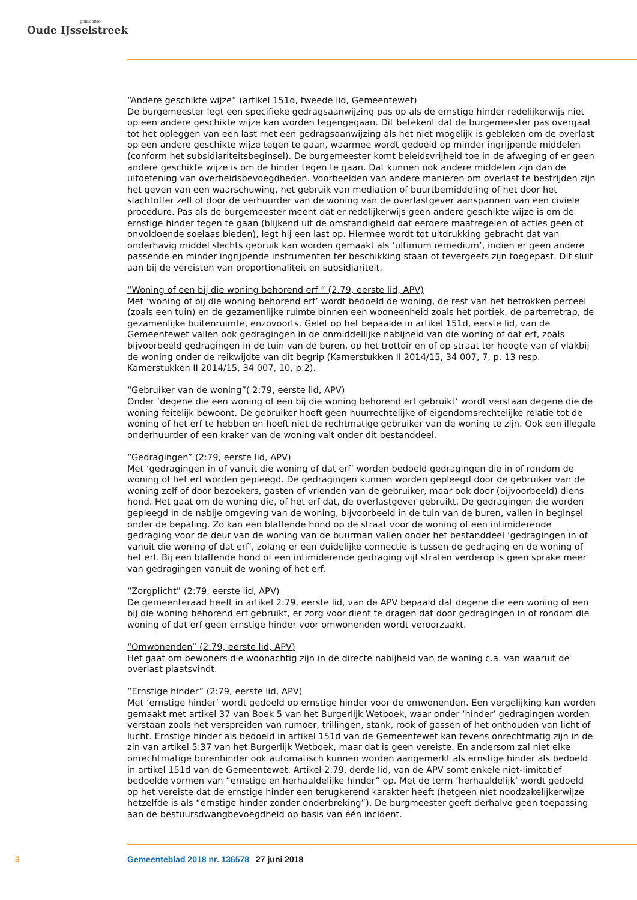gemeente
Oude IJsselstreek
“Andere geschikte wijze” (artikel 151d, tweede lid, Gemeentewet)
De burgemeester legt een specifieke gedragsaanwijzing pas op als de ernstige hinder redelijkerwijs niet op een andere geschikte wijze kan worden tegengegaan. Dit betekent dat de burgemeester pas overgaat tot het opleggen van een last met een gedragsaanwijzing als het niet mogelijk is gebleken om de overlast op een andere geschikte wijze tegen te gaan, waarmee wordt gedoeld op minder ingrijpende middelen (conform het subsidiariteitsbeginsel). De burgemeester komt beleidsvrijheid toe in de afweging of er geen andere geschikte wijze is om de hinder tegen te gaan. Dat kunnen ook andere middelen zijn dan de uitoefening van overheidsbevoegdheden. Voorbeelden van andere manieren om overlast te bestrijden zijn het geven van een waarschuwing, het gebruik van mediation of buurtbemiddeling of het door het slachtoffer zelf of door de verhuurder van de woning van de overlastgever aanspannen van een civiele procedure. Pas als de burgemeester meent dat er redelijkerwijs geen andere geschikte wijze is om de ernstige hinder tegen te gaan (blijkend uit de omstandigheid dat eerdere maatregelen of acties geen of onvoldoende soelaas bieden), legt hij een last op. Hiermee wordt tot uitdrukking gebracht dat van onderhavig middel slechts gebruik kan worden gemaakt als ‘ultimum remedium’, indien er geen andere passende en minder ingrijpende instrumenten ter beschikking staan of tevergeefs zijn toegepast. Dit sluit aan bij de vereisten van proportionaliteit en subsidiariteit.
“Woning of een bij die woning behorend erf ” (2.79, eerste lid, APV)
Met ‘woning of bij die woning behorend erf’ wordt bedoeld de woning, de rest van het betrokken perceel (zoals een tuin) en de gezamenlijke ruimte binnen een wooneenheid zoals het portiek, de parterretrap, de gezamenlijke buitenruimte, enzovoorts. Gelet op het bepaalde in artikel 151d, eerste lid, van de Gemeentewet vallen ook gedragingen in de onmiddellijke nabijheid van die woning of dat erf, zoals bijvoorbeeld gedragingen in de tuin van de buren, op het trottoir en of op straat ter hoogte van of vlakbij de woning onder de reikwijdte van dit begrip (Kamerstukken II 2014/15, 34 007, 7, p. 13 resp. Kamerstukken II 2014/15, 34 007, 10, p.2).
“Gebruiker van de woning”( 2:79, eerste lid, APV)
Onder ‘degene die een woning of een bij die woning behorend erf gebruikt’ wordt verstaan degene die de woning feitelijk bewoont. De gebruiker hoeft geen huurrechtelijke of eigendomsrechtelijke relatie tot de woning of het erf te hebben en hoeft niet de rechtmatige gebruiker van de woning te zijn. Ook een illegale onderhuurder of een kraker van de woning valt onder dit bestanddeel.
“Gedragingen” (2:79, eerste lid, APV)
Met ‘gedragingen in of vanuit die woning of dat erf’ worden bedoeld gedragingen die in of rondom de woning of het erf worden gepleegd. De gedragingen kunnen worden gepleegd door de gebruiker van de woning zelf of door bezoekers, gasten of vrienden van de gebruiker, maar ook door (bijvoorbeeld) diens hond. Het gaat om de woning die, of het erf dat, de overlastgever gebruikt. De gedragingen die worden gepleegd in de nabije omgeving van de woning, bijvoorbeeld in de tuin van de buren, vallen in beginsel onder de bepaling. Zo kan een blaffende hond op de straat voor de woning of een intimiderende gedraging voor de deur van de woning van de buurman vallen onder het bestanddeel ‘gedragingen in of vanuit die woning of dat erf’, zolang er een duidelijke connectie is tussen de gedraging en de woning of het erf. Bij een blaffende hond of een intimiderende gedraging vijf straten verderop is geen sprake meer van gedragingen vanuit de woning of het erf.
“Zorgplicht” (2:79, eerste lid, APV)
De gemeenteraad heeft in artikel 2:79, eerste lid, van de APV bepaald dat degene die een woning of een bij die woning behorend erf gebruikt, er zorg voor dient te dragen dat door gedragingen in of rondom die woning of dat erf geen ernstige hinder voor omwonenden wordt veroorzaakt.
“Omwonenden” (2:79, eerste lid, APV)
Het gaat om bewoners die woonachtig zijn in de directe nabijheid van de woning c.a. van waaruit de overlast plaatsvindt.
“Ernstige hinder” (2:79, eerste lid, APV)
Met ‘ernstige hinder’ wordt gedoeld op ernstige hinder voor de omwonenden. Een vergelijking kan worden gemaakt met artikel 37 van Boek 5 van het Burgerlijk Wetboek, waar onder ‘hinder’ gedragingen worden verstaan zoals het verspreiden van rumoer, trillingen, stank, rook of gassen of het onthouden van licht of lucht. Ernstige hinder als bedoeld in artikel 151d van de Gemeentewet kan tevens onrechtmatig zijn in de zin van artikel 5:37 van het Burgerlijk Wetboek, maar dat is geen vereiste. En andersom zal niet elke onrechtmatige burenhinder ook automatisch kunnen worden aangemerkt als ernstige hinder als bedoeld in artikel 151d van de Gemeentewet. Artikel 2:79, derde lid, van de APV somt enkele niet-limitatief bedoelde vormen van “ernstige en herhaaldelijke hinder” op. Met de term ‘herhaaldelijk’ wordt gedoeld op het vereiste dat de ernstige hinder een terugkerend karakter heeft (hetgeen niet noodzakelijkerwijze hetzelfde is als “ernstige hinder zonder onderbreking”). De burgmeester geeft derhalve geen toepassing aan de bestuursdwangbevoegdheid op basis van één incident.
3 Gemeenteblad 2018 nr. 136578 27 juni 2018